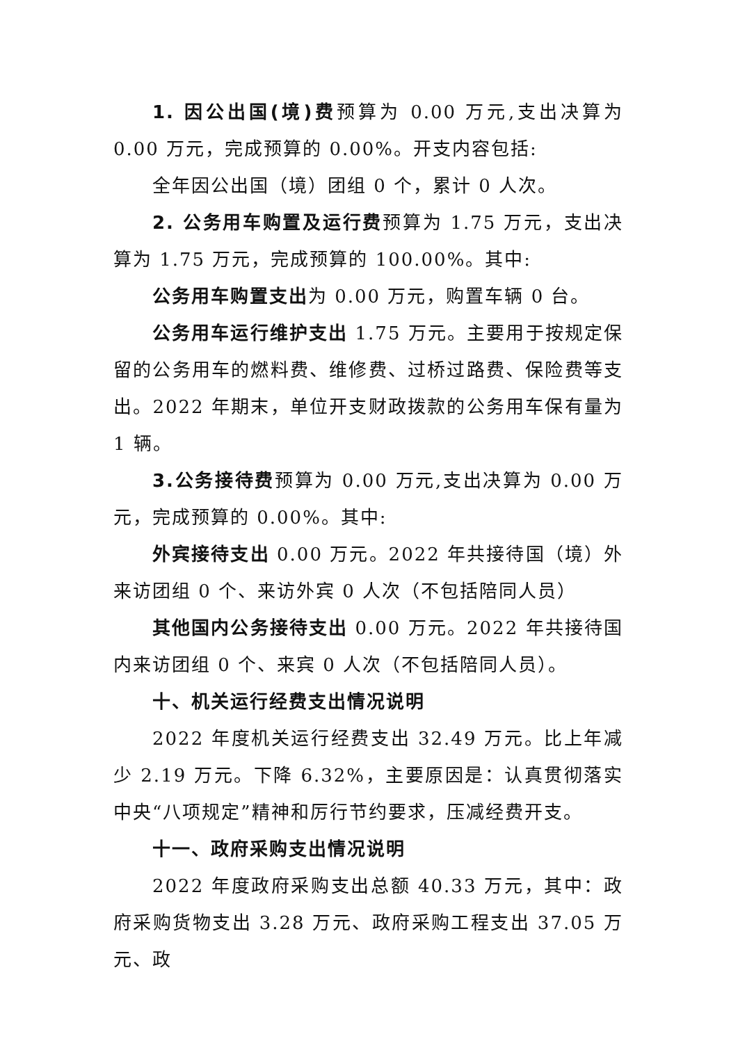1. 因公出国(境)费预算为 0.00 万元,支出决算为 0.00 万元，完成预算的 0.00%。开支内容包括:
全年因公出国（境）团组 0 个，累计 0 人次。
2. 公务用车购置及运行费预算为 1.75 万元，支出决算为 1.75 万元，完成预算的 100.00%。其中:
公务用车购置支出为 0.00 万元，购置车辆 0 台。
公务用车运行维护支出 1.75 万元。主要用于按规定保留的公务用车的燃料费、维修费、过桥过路费、保险费等支出。2022 年期末，单位开支财政拨款的公务用车保有量为 1 辆。
3.公务接待费预算为 0.00 万元,支出决算为 0.00 万元，完成预算的 0.00%。其中:
外宾接待支出 0.00 万元。2022 年共接待国（境）外来访团组 0 个、来访外宾 0 人次（不包括陪同人员）
其他国内公务接待支出 0.00 万元。2022 年共接待国内来访团组 0 个、来宾 0 人次（不包括陪同人员）。
十、机关运行经费支出情况说明
2022 年度机关运行经费支出 32.49 万元。比上年减少 2.19 万元。下降 6.32%，主要原因是：认真贯彻落实中央“八项规定”精神和厉行节约要求，压减经费开支。
十一、政府采购支出情况说明
2022 年度政府采购支出总额 40.33 万元，其中：政府采购货物支出 3.28 万元、政府采购工程支出 37.05 万元、政